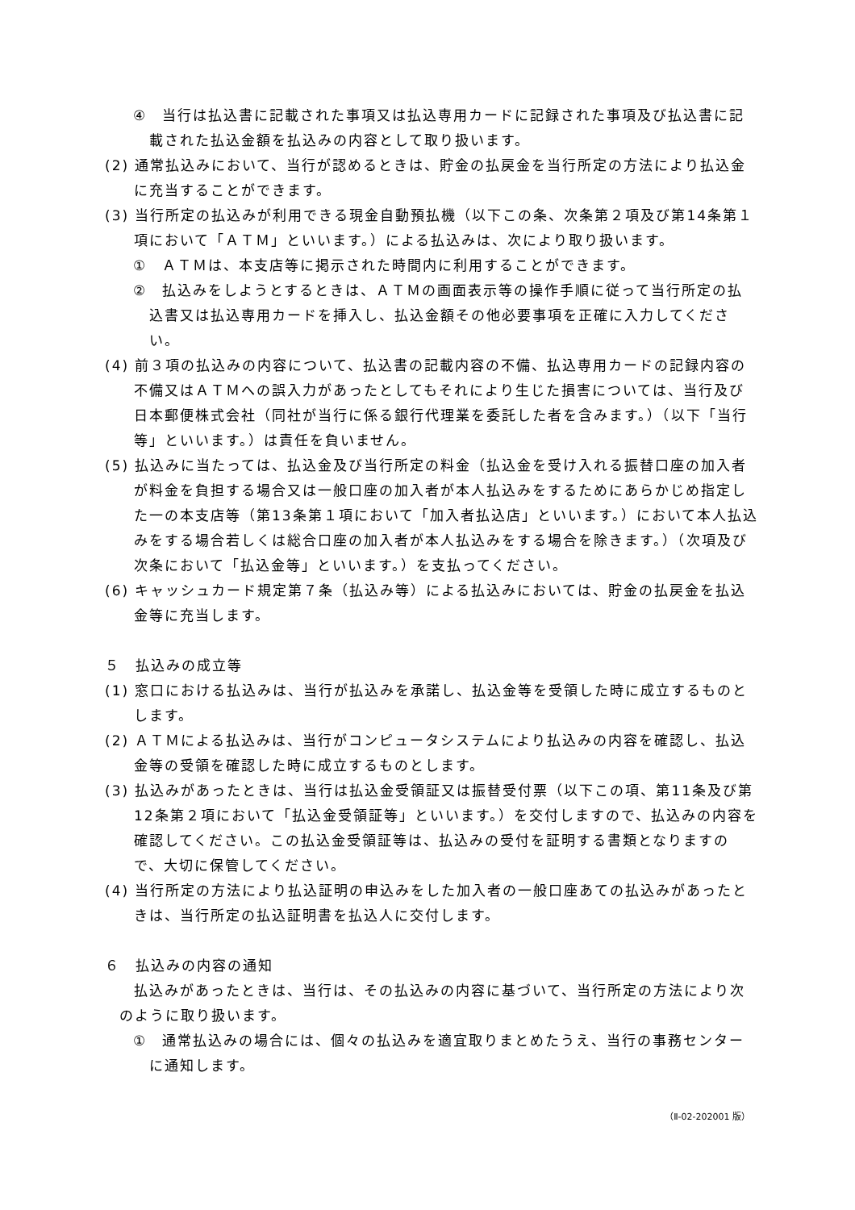④　当行は払込書に記載された事項又は払込専用カードに記録された事項及び払込書に記載された払込金額を払込みの内容として取り扱います。
(2) 通常払込みにおいて、当行が認めるときは、貯金の払戻金を当行所定の方法により払込金に充当することができます。
(3) 当行所定の払込みが利用できる現金自動預払機（以下この条、次条第２項及び第14条第１項において「ＡＴＭ」といいます。）による払込みは、次により取り扱います。
①　ＡＴＭは、本支店等に掲示された時間内に利用することができます。
②　払込みをしようとするときは、ＡＴＭの画面表示等の操作手順に従って当行所定の払込書又は払込専用カードを挿入し、払込金額その他必要事項を正確に入力してください。
(4) 前３項の払込みの内容について、払込書の記載内容の不備、払込専用カードの記録内容の不備又はＡＴＭへの誤入力があったとしてもそれにより生じた損害については、当行及び日本郵便株式会社（同社が当行に係る銀行代理業を委託した者を含みます。）（以下「当行等」といいます。）は責任を負いません。
(5) 払込みに当たっては、払込金及び当行所定の料金（払込金を受け入れる振替口座の加入者が料金を負担する場合又は一般口座の加入者が本人払込みをするためにあらかじめ指定した一の本支店等（第13条第１項において「加入者払込店」といいます。）において本人払込みをする場合若しくは総合口座の加入者が本人払込みをする場合を除きます。）（次項及び次条において「払込金等」といいます。）を支払ってください。
(6) キャッシュカード規定第７条（払込み等）による払込みにおいては、貯金の払戻金を払込金等に充当します。
５　払込みの成立等
(1) 窓口における払込みは、当行が払込みを承諾し、払込金等を受領した時に成立するものとします。
(2) ＡＴＭによる払込みは、当行がコンピュータシステムにより払込みの内容を確認し、払込金等の受領を確認した時に成立するものとします。
(3) 払込みがあったときは、当行は払込金受領証又は振替受付票（以下この項、第11条及び第12条第２項において「払込金受領証等」といいます。）を交付しますので、払込みの内容を確認してください。この払込金受領証等は、払込みの受付を証明する書類となりますので、大切に保管してください。
(4) 当行所定の方法により払込証明の申込みをした加入者の一般口座あての払込みがあったときは、当行所定の払込証明書を払込人に交付します。
６　払込みの内容の通知
払込みがあったときは、当行は、その払込みの内容に基づいて、当行所定の方法により次のように取り扱います。
①　通常払込みの場合には、個々の払込みを適宜取りまとめたうえ、当行の事務センターに通知します。
（Ⅱ-02-202001 版）